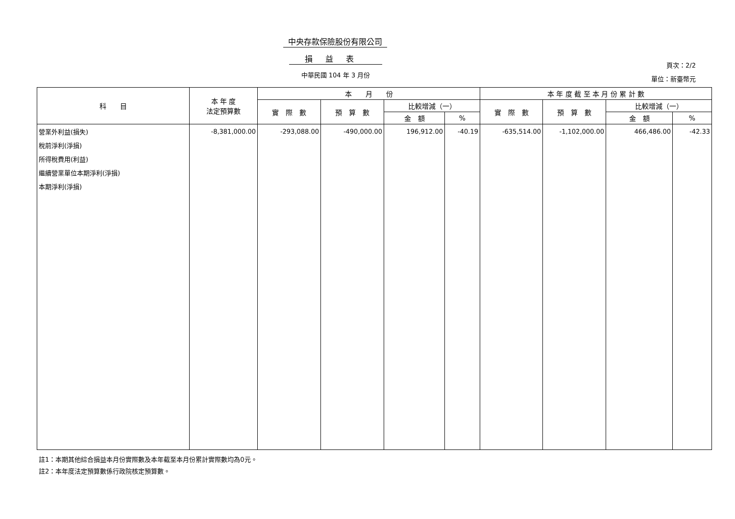中央存款保險股份有限公司
損益表
中華民國 104 年 3 月份
頁次：2/2
單位：新臺幣元
| 科 目 | 本 年 度 法定預算數 | 本 月 份 | | | | 本 年 度 截 至 本 月 份 累 計 數 | | | |
| --- | --- | --- | --- | --- | --- | --- | --- | --- | --- |
| | | 實 際 數 | 預 算 數 | 比較增減（一） | | 實 際 數 | 預 算 數 | 比較增減（一） | |
| | | | | 金 額 | % | | | 金 額 | % |
| 營業外利益(損失) | -8,381,000.00 | -293,088.00 | -490,000.00 | 196,912.00 | -40.19 | -635,514.00 | -1,102,000.00 | 466,486.00 | -42.33 |
| 稅前淨利(淨損) | | | | | | | | | |
| 所得稅費用(利益) | | | | | | | | | |
| 繼續營業單位本期淨利(淨損) | | | | | | | | | |
| 本期淨利(淨損) | | | | | | | | | |
註1：本期其他綜合損益本月份實際數及本年截至本月份累計實際數均為0元。
註2：本年度法定預算數係行政院核定預算數。